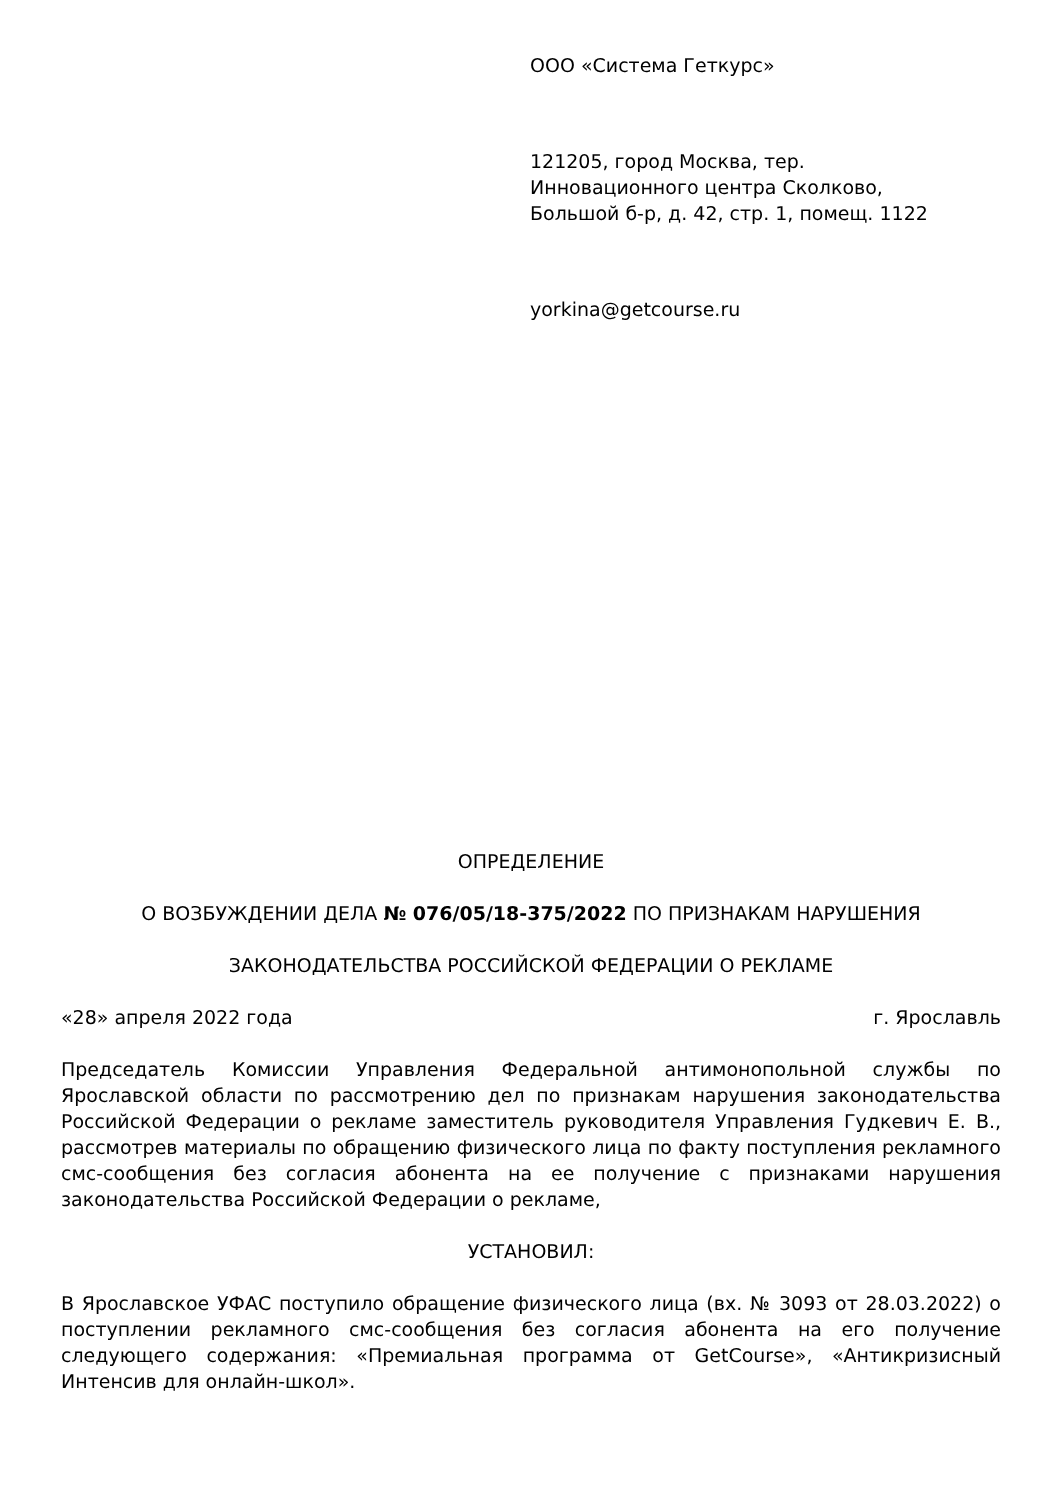ООО «Система Геткурс»
121205, город Москва, тер.
Инновационного центра Сколково,
Большой б-р, д. 42, стр. 1, помещ. 1122
yorkina@getcourse.ru
ОПРЕДЕЛЕНИЕ
О ВОЗБУЖДЕНИИ ДЕЛА № 076/05/18-375/2022 ПО ПРИЗНАКАМ НАРУШЕНИЯ
ЗАКОНОДАТЕЛЬСТВА РОССИЙСКОЙ ФЕДЕРАЦИИ О РЕКЛАМЕ
«28» апреля 2022 года г. Ярославль
Председатель Комиссии Управления Федеральной антимонопольной службы по Ярославской области по рассмотрению дел по признакам нарушения законодательства Российской Федерации о рекламе заместитель руководителя Управления Гудкевич Е. В., рассмотрев материалы по обращению физического лица по факту поступления рекламного смс-сообщения без согласия абонента на ее получение с признаками нарушения законодательства Российской Федерации о рекламе,
УСТАНОВИЛ:
В Ярославское УФАС поступило обращение физического лица (вх. № 3093 от 28.03.2022) о поступлении рекламного смс-сообщения без согласия абонента на его получение следующего содержания: «Премиальная программа от GetCourse», «Антикризисный Интенсив для онлайн-школ».